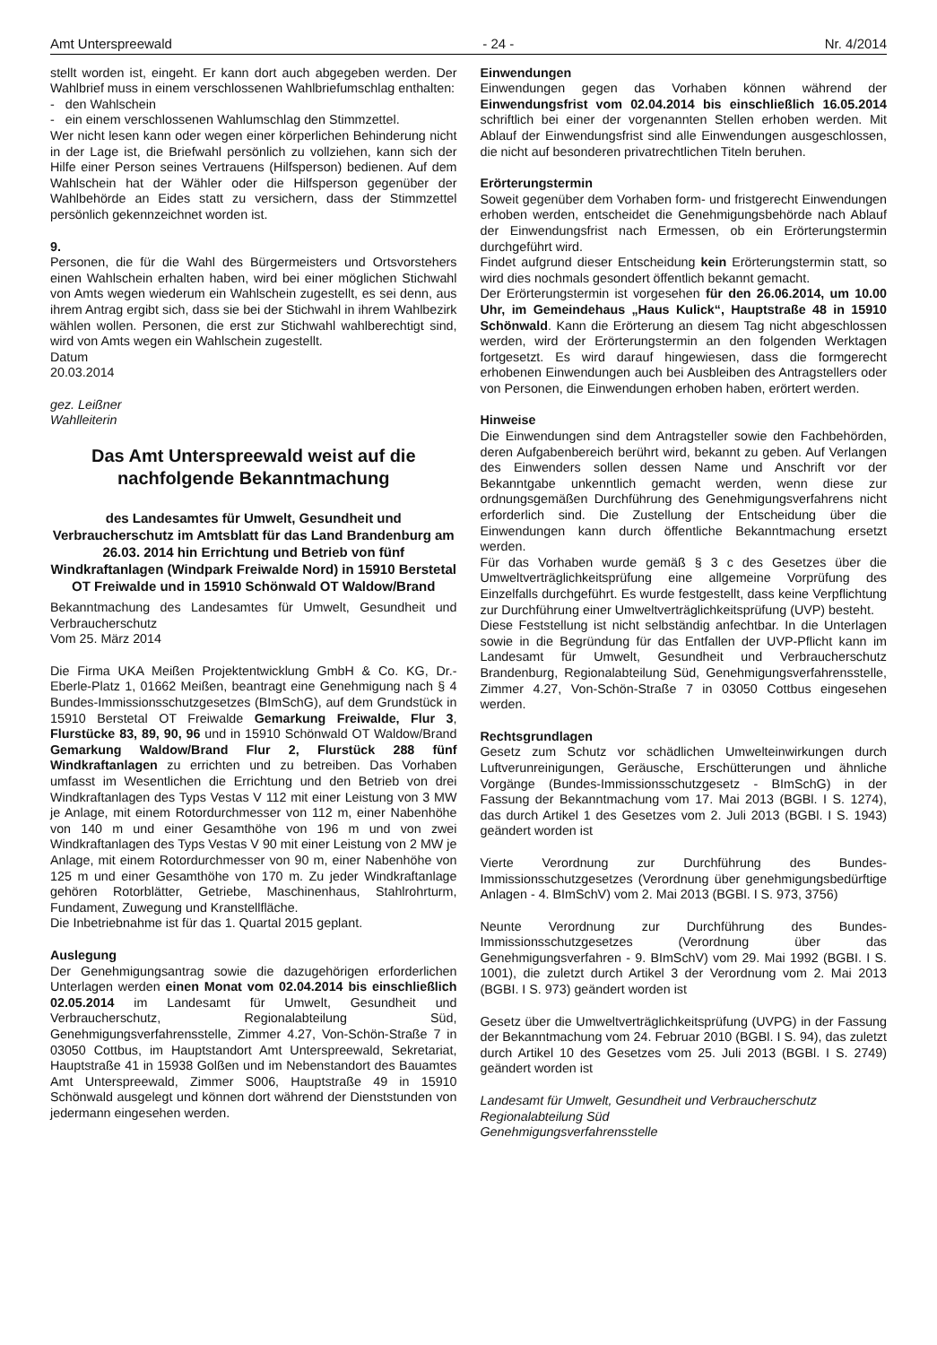Amt Unterspreewald - 24 - Nr. 4/2014
stellt worden ist, eingeht. Er kann dort auch abgegeben werden. Der Wahlbrief muss in einem verschlossenen Wahlbriefumschlag enthalten:
- den Wahlschein
- ein einem verschlossenen Wahlumschlag den Stimmzettel.
Wer nicht lesen kann oder wegen einer körperlichen Behinderung nicht in der Lage ist, die Briefwahl persönlich zu vollziehen, kann sich der Hilfe einer Person seines Vertrauens (Hilfsperson) bedienen. Auf dem Wahlschein hat der Wähler oder die Hilfsperson gegenüber der Wahlbehörde an Eides statt zu versichern, dass der Stimmzettel persönlich gekennzeichnet worden ist.
9.
Personen, die für die Wahl des Bürgermeisters und Ortsvorstehers einen Wahlschein erhalten haben, wird bei einer möglichen Stichwahl von Amts wegen wiederum ein Wahlschein zugestellt, es sei denn, aus ihrem Antrag ergibt sich, dass sie bei der Stichwahl in ihrem Wahlbezirk wählen wollen. Personen, die erst zur Stichwahl wahlberechtigt sind, wird von Amts wegen ein Wahlschein zugestellt.
Datum
20.03.2014
gez. Leißner
Wahlleiterin
Das Amt Unterspreewald weist auf die nachfolgende Bekanntmachung
des Landesamtes für Umwelt, Gesundheit und Verbraucherschutz im Amtsblatt für das Land Brandenburg am 26.03. 2014 hin Errichtung und Betrieb von fünf Windkraftanlagen (Windpark Freiwalde Nord) in 15910 Berstetal OT Freiwalde und in 15910 Schönwald OT Waldow/Brand
Bekanntmachung des Landesamtes für Umwelt, Gesundheit und Verbraucherschutz
Vom 25. März 2014
Die Firma UKA Meißen Projektentwicklung GmbH & Co. KG, Dr.-Eberle-Platz 1, 01662 Meißen, beantragt eine Genehmigung nach § 4 Bundes-Immissionsschutzgesetzes (BImSchG), auf dem Grundstück in 15910 Berstetal OT Freiwalde Gemarkung Freiwalde, Flur 3, Flurstücke 83, 89, 90, 96 und in 15910 Schönwald OT Waldow/Brand Gemarkung Waldow/Brand Flur 2, Flurstück 288 fünf Windkraftanlagen zu errichten und zu betreiben. Das Vorhaben umfasst im Wesentlichen die Errichtung und den Betrieb von drei Windkraftanlagen des Typs Vestas V 112 mit einer Leistung von 3 MW je Anlage, mit einem Rotordurchmesser von 112 m, einer Nabenhöhe von 140 m und einer Gesamthöhe von 196 m und von zwei Windkraftanlagen des Typs Vestas V 90 mit einer Leistung von 2 MW je Anlage, mit einem Rotordurchmesser von 90 m, einer Nabenhöhe von 125 m und einer Gesamthöhe von 170 m. Zu jeder Windkraftanlage gehören Rotorblätter, Getriebe, Maschinenhaus, Stahlrohrturm, Fundament, Zuwegung und Kranstellfläche.
Die Inbetriebnahme ist für das 1. Quartal 2015 geplant.
Auslegung
Der Genehmigungsantrag sowie die dazugehörigen erforderlichen Unterlagen werden einen Monat vom 02.04.2014 bis einschließlich 02.05.2014 im Landesamt für Umwelt, Gesundheit und Verbraucherschutz, Regionalabteilung Süd, Genehmigungsverfahrensstelle, Zimmer 4.27, Von-Schön-Straße 7 in 03050 Cottbus, im Hauptstandort Amt Unterspreewald, Sekretariat, Hauptstraße 41 in 15938 Golßen und im Nebenstandort des Bauamtes Amt Unterspreewald, Zimmer S006, Hauptstraße 49 in 15910 Schönwald ausgelegt und können dort während der Dienststunden von jedermann eingesehen werden.
Einwendungen
Einwendungen gegen das Vorhaben können während der Einwendungsfrist vom 02.04.2014 bis einschließlich 16.05.2014 schriftlich bei einer der vorgenannten Stellen erhoben werden. Mit Ablauf der Einwendungsfrist sind alle Einwendungen ausgeschlossen, die nicht auf besonderen privatrechtlichen Titeln beruhen.
Erörterungstermin
Soweit gegenüber dem Vorhaben form- und fristgerecht Einwendungen erhoben werden, entscheidet die Genehmigungsbehörde nach Ablauf der Einwendungsfrist nach Ermessen, ob ein Erörterungstermin durchgeführt wird.
Findet aufgrund dieser Entscheidung kein Erörterungstermin statt, so wird dies nochmals gesondert öffentlich bekannt gemacht.
Der Erörterungstermin ist vorgesehen für den 26.06.2014, um 10.00 Uhr, im Gemeindehaus „Haus Kulick“, Hauptstraße 48 in 15910 Schönwald. Kann die Erörterung an diesem Tag nicht abgeschlossen werden, wird der Erörterungstermin an den folgenden Werktagen fortgesetzt. Es wird darauf hingewiesen, dass die formgerecht erhobenen Einwendungen auch bei Ausbleiben des Antragstellers oder von Personen, die Einwendungen erhoben haben, erörtert werden.
Hinweise
Die Einwendungen sind dem Antragsteller sowie den Fachbehörden, deren Aufgabenbereich berührt wird, bekannt zu geben. Auf Verlangen des Einwenders sollen dessen Name und Anschrift vor der Bekanntgabe unkenntlich gemacht werden, wenn diese zur ordnungsgemäßen Durchführung des Genehmigungsverfahrens nicht erforderlich sind. Die Zustellung der Entscheidung über die Einwendungen kann durch öffentliche Bekanntmachung ersetzt werden.
Für das Vorhaben wurde gemäß § 3 c des Gesetzes über die Umweltverträglichkeitsprüfung eine allgemeine Vorprüfung des Einzelfalls durchgeführt. Es wurde festgestellt, dass keine Verpflichtung zur Durchführung einer Umweltverträglichkeitsprüfung (UVP) besteht.
Diese Feststellung ist nicht selbständig anfechtbar. In die Unterlagen sowie in die Begründung für das Entfallen der UVP-Pflicht kann im Landesamt für Umwelt, Gesundheit und Verbraucherschutz Brandenburg, Regionalabteilung Süd, Genehmigungsverfahrensstelle, Zimmer 4.27, Von-Schön-Straße 7 in 03050 Cottbus eingesehen werden.
Rechtsgrundlagen
Gesetz zum Schutz vor schädlichen Umwelteinwirkungen durch Luftverunreinigungen, Geräusche, Erschütterungen und ähnliche Vorgänge (Bundes-Immissionsschutzgesetz - BImSchG) in der Fassung der Bekanntmachung vom 17. Mai 2013 (BGBl. I S. 1274), das durch Artikel 1 des Gesetzes vom 2. Juli 2013 (BGBl. I S. 1943) geändert worden ist
Vierte Verordnung zur Durchführung des Bundes-Immissionsschutzgesetzes (Verordnung über genehmigungsbedürftige Anlagen - 4. BImSchV) vom 2. Mai 2013 (BGBl. I S. 973, 3756)
Neunte Verordnung zur Durchführung des Bundes-Immissionsschutzgesetzes (Verordnung über das Genehmigungsverfahren - 9. BImSchV) vom 29. Mai 1992 (BGBI. I S. 1001), die zuletzt durch Artikel 3 der Verordnung vom 2. Mai 2013 (BGBI. I S. 973) geändert worden ist
Gesetz über die Umweltverträglichkeitsprüfung (UVPG) in der Fassung der Bekanntmachung vom 24. Februar 2010 (BGBl. I S. 94), das zuletzt durch Artikel 10 des Gesetzes vom 25. Juli 2013 (BGBl. I S. 2749) geändert worden ist
Landesamt für Umwelt, Gesundheit und Verbraucherschutz
Regionalabteilung Süd
Genehmigungsverfahrensstelle